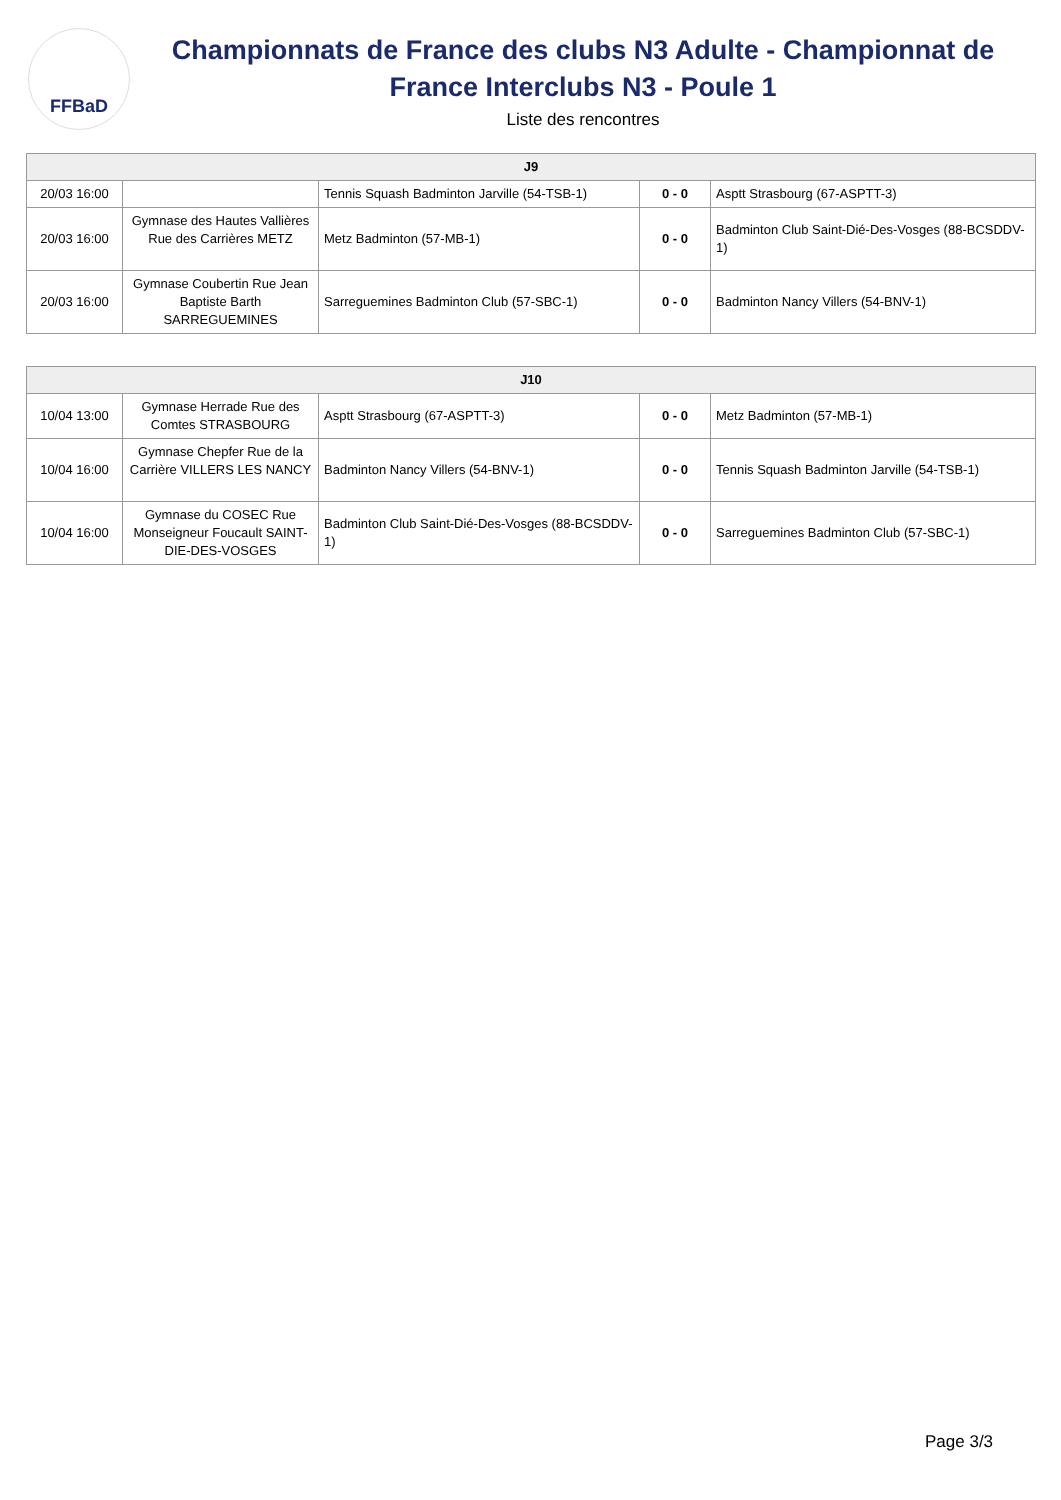FFBaD
Championnats de France des clubs N3 Adulte - Championnat de France Interclubs N3 - Poule 1
Liste des rencontres
| J9 | | | | |
| --- | --- | --- | --- | --- |
| 20/03 16:00 | | Tennis Squash Badminton Jarville (54-TSB-1) | 0 - 0 | Asptt Strasbourg (67-ASPTT-3) |
| 20/03 16:00 | Gymnase des Hautes Vallières Rue des Carrières METZ | Metz Badminton (57-MB-1) | 0 - 0 | Badminton Club Saint-Dié-Des-Vosges (88-BCSDDV-1) |
| 20/03 16:00 | Gymnase Coubertin Rue Jean Baptiste Barth SARREGUEMINES | Sarreguemines Badminton Club (57-SBC-1) | 0 - 0 | Badminton Nancy Villers (54-BNV-1) |
| J10 | | | | |
| --- | --- | --- | --- | --- |
| 10/04 13:00 | Gymnase Herrade Rue des Comtes STRASBOURG | Asptt Strasbourg (67-ASPTT-3) | 0 - 0 | Metz Badminton (57-MB-1) |
| 10/04 16:00 | Gymnase Chepfer Rue de la Carrière VILLERS LES NANCY | Badminton Nancy Villers (54-BNV-1) | 0 - 0 | Tennis Squash Badminton Jarville (54-TSB-1) |
| 10/04 16:00 | Gymnase du COSEC Rue Monseigneur Foucault SAINT-DIE-DES-VOSGES | Badminton Club Saint-Dié-Des-Vosges (88-BCSDDV-1) | 0 - 0 | Sarreguemines Badminton Club (57-SBC-1) |
Page 3/3